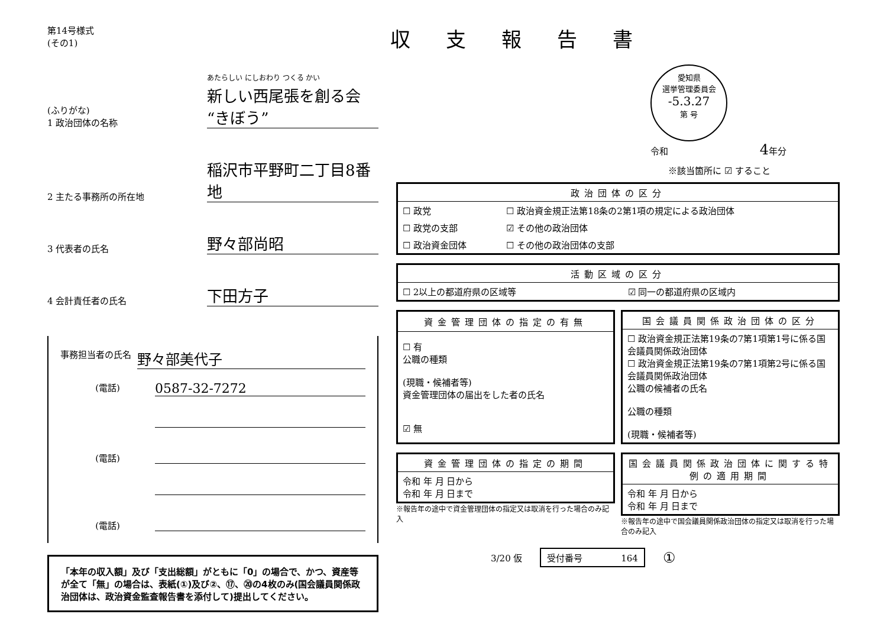第14号様式
(その1)
(ふりがな)
1 政治団体の名称
あたらしい にしおわり つくる かい
新しい西尾張を創る会“きぼう”
2 主たる事務所の所在地
稲沢市平野町二丁目8番地
3 代表者の氏名
野々部尚昭
4 会計責任者の氏名
下田方子
事務担当者の氏名 野々部美代子
(電話) 0587-32-7272
(電話)
(電話)
「本年の収入額」及び「支出総額」がともに「0」の場合で、かつ、資産等が全て「無」の場合は、表紙(①)及び②、⑰、⑳の4枚のみ(国会議員関係政治団体は、政治資金監査報告書を添付して)提出してください。
収支報告書
愛知県
選挙管理委員会
-5.3.27
第 号
令和 4年分
※該当箇所に ☑ すること
| 政治団体の区分 | |
| --- | --- |
| ☐ 政党 | ☐ 政治資金規正法第18条の2第1項の規定による政治団体 |
| ☐ 政党の支部 | ☑ その他の政治団体 |
| ☐ 政治資金団体 | ☐ その他の政治団体の支部 |
| 活動区域の区分 | |
| --- | --- |
| ☐ 2以上の都道府県の区域等 | ☑ 同一の都道府県の区域内 |
| 資金管理団体の指定の有無 |
| --- |
| ☐ 有 公職の種類 (現職・候補者等) 資金管理団体の届出をした者の氏名 ☑ 無 |
| 国会議員関係政治団体の区分 |
| --- |
| ☐ 政治資金規正法第19条の7第1項第1号に係る国会議員関係政治団体 ☐ 政治資金規正法第19条の7第1項第2号に係る国会議員関係政治団体 公職の候補者の氏名 公職の種類 (現職・候補者等) |
| 資金管理団体の指定の期間 |
| --- |
| 令和 年 月 日から 令和 年 月 日まで |
※報告年の途中で資金管理団体の指定又は取消を行った場合のみ記入
| 国会議員関係政治団体に関する特例の適用期間 |
| --- |
| 令和 年 月 日から 令和 年 月 日まで |
※報告年の途中で国会議員関係政治団体の指定又は取消を行った場合のみ記入
3/20 仮 受付番号 164 ①